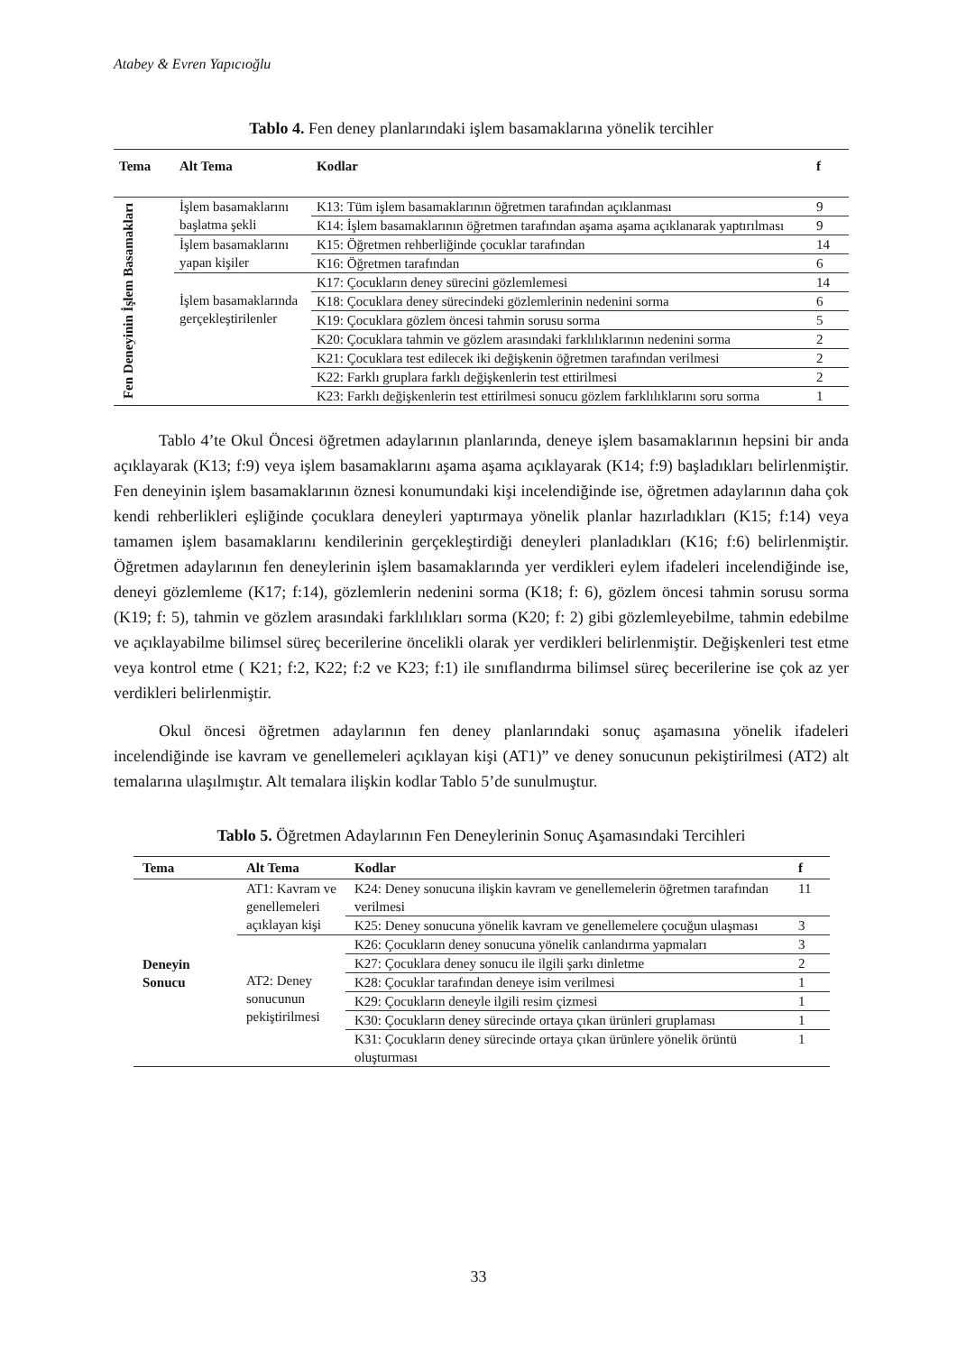Atabey & Evren Yapıcıoğlu
Tablo 4. Fen deney planlarındaki işlem basamaklarına yönelik tercihler
| Tema | Alt Tema | Kodlar | f |
| --- | --- | --- | --- |
| Fen Deneyinin İşlem Basamakları | İşlem basamaklarını başlatma şekli | K13: Tüm işlem basamaklarının öğretmen tarafından açıklanması | 9 |
| | | K14: İşlem basamaklarının öğretmen tarafından aşama aşama açıklanarak yaptırılması | 9 |
| | İşlem basamaklarını yapan kişiler | K15: Öğretmen rehberliğinde çocuklar tarafından | 14 |
| | | K16: Öğretmen tarafından | 6 |
| | İşlem basamaklarında gerçekleştirilenler | K17: Çocukların deney sürecini gözlemlemesi | 14 |
| | | K18: Çocuklara deney sürecindeki gözlemlerinin nedenini sorma | 6 |
| | | K19: Çocuklara gözlem öncesi tahmin sorusu sorma | 5 |
| | | K20: Çocuklara tahmin ve gözlem arasındaki farklılıklarının nedenini sorma | 2 |
| | | K21: Çocuklara test edilecek iki değişkenin öğretmen tarafından verilmesi | 2 |
| | | K22: Farklı gruplara farklı değişkenlerin test ettirilmesi | 2 |
| | | K23: Farklı değişkenlerin test ettirilmesi sonucu gözlem farklılıklarını soru sorma | 1 |
Tablo 4’te Okul Öncesi öğretmen adaylarının planlarında, deneye işlem basamaklarının hepsini bir anda açıklayarak (K13; f:9) veya işlem basamaklarını aşama aşama açıklayarak (K14; f:9) başladıkları belirlenmiştir. Fen deneyinin işlem basamaklarının öznesi konumundaki kişi incelendiğinde ise, öğretmen adaylarının daha çok kendi rehberlikleri eşliğinde çocuklara deneyleri yaptırmaya yönelik planlar hazırladıkları (K15; f:14) veya tamamen işlem basamaklarını kendilerinin gerçekleştirdiği deneyleri planladıkları (K16; f:6) belirlenmiştir. Öğretmen adaylarının fen deneylerinin işlem basamaklarında yer verdikleri eylem ifadeleri incelendiğinde ise, deneyi gözlemleme (K17; f:14), gözlemlerin nedenini sorma (K18; f: 6), gözlem öncesi tahmin sorusu sorma (K19; f: 5), tahmin ve gözlem arasındaki farklılıkları sorma (K20; f: 2) gibi gözlemleyebilme, tahmin edebilme ve açıklayabilme bilimsel süreç becerilerine öncelikli olarak yer verdikleri belirlenmiştir. Değişkenleri test etme veya kontrol etme ( K21; f:2, K22; f:2 ve K23; f:1) ile sınıflandırma bilimsel süreç becerilerine ise çok az yer verdikleri belirlenmiştir.
Okul öncesi öğretmen adaylarının fen deney planlarındaki sonuç aşamasına yönelik ifadeleri incelendiğinde ise kavram ve genellemeleri açıklayan kişi (AT1)” ve deney sonucunun pekiştirilmesi (AT2) alt temalarına ulaşılmıştır. Alt temalara ilişkin kodlar Tablo 5’de sunulmuştur.
Tablo 5. Öğretmen Adaylarının Fen Deneylerinin Sonuç Aşamasındaki Tercihleri
| Tema | Alt Tema | Kodlar | f |
| --- | --- | --- | --- |
| Deneyin Sonucu | AT1: Kavram ve genellemeleri açıklayan kişi | K24: Deney sonucuna ilişkin kavram ve genellemelerin öğretmen tarafından verilmesi | 11 |
| | | K25: Deney sonucuna yönelik kavram ve genellemelere çocuğun ulaşması | 3 |
| | AT2: Deney sonucunun pekiştirilmesi | K26: Çocukların deney sonucuna yönelik canlandırma yapmaları | 3 |
| | | K27: Çocuklara deney sonucu ile ilgili şarkı dinletme | 2 |
| | | K28: Çocuklar tarafından deneye isim verilmesi | 1 |
| | | K29: Çocukların deneyle ilgili resim çizmesi | 1 |
| | | K30: Çocukların deney sürecinde ortaya çıkan ürünleri gruplaması | 1 |
| | | K31: Çocukların deney sürecinde ortaya çıkan ürünlere yönelik örüntü oluşturması | 1 |
33